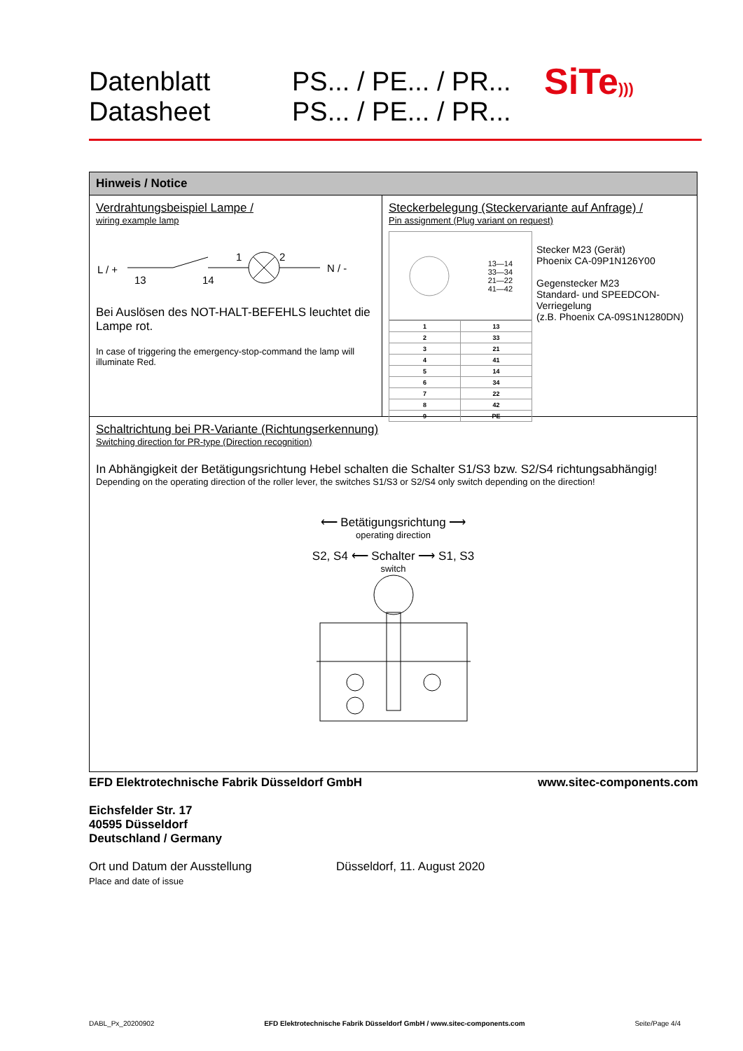Datenblatt
Datasheet
PS... / PE... / PR...
PS... / PE... / PR...
SiTe)))
Hinweis / Notice
Verdrahtungsbeispiel Lampe /
wiring example lamp
L / +
13
14
1
2
N / -
Bei Auslösen des NOT-HALT-BEFEHLS leuchtet die Lampe rot.
In case of triggering the emergency-stop-command the lamp will illuminate Red.
Steckerbelegung (Steckervariante auf Anfrage) /
Pin assignment (Plug variant on request)
13—14
33—34
21—22
41—42
| 1 | 13 |
| 2 | 33 |
| 3 | 21 |
| 4 | 41 |
| 5 | 14 |
| 6 | 34 |
| 7 | 22 |
| 8 | 42 |
| 9 | PE |
Stecker M23 (Gerät)
Phoenix CA-09P1N126Y00
Gegenstecker M23
Standard- und SPEEDCON-Verriegelung
(z.B. Phoenix CA-09S1N1280DN)
Schaltrichtung bei PR-Variante (Richtungserkennung)
Switching direction for PR-type (Direction recognition)
In Abhängigkeit der Betätigungsrichtung Hebel schalten die Schalter S1/S3 bzw. S2/S4 richtungsabhängig!
Depending on the operating direction of the roller lever, the switches S1/S3 or S2/S4 only switch depending on the direction!
⟵ Betätigungsrichtung ⟶
operating direction
S2, S4 ⟵ Schalter ⟶ S1, S3
switch
EFD Elektrotechnische Fabrik Düsseldorf GmbH www.sitec-components.com
Eichsfelder Str. 17
40595 Düsseldorf
Deutschland / Germany
Ort und Datum der Ausstellung
Place and date of issue
Düsseldorf, 11. August 2020
DABL_Px_20200902 EFD Elektrotechnische Fabrik Düsseldorf GmbH / www.sitec-components.com Seite/Page 4/4